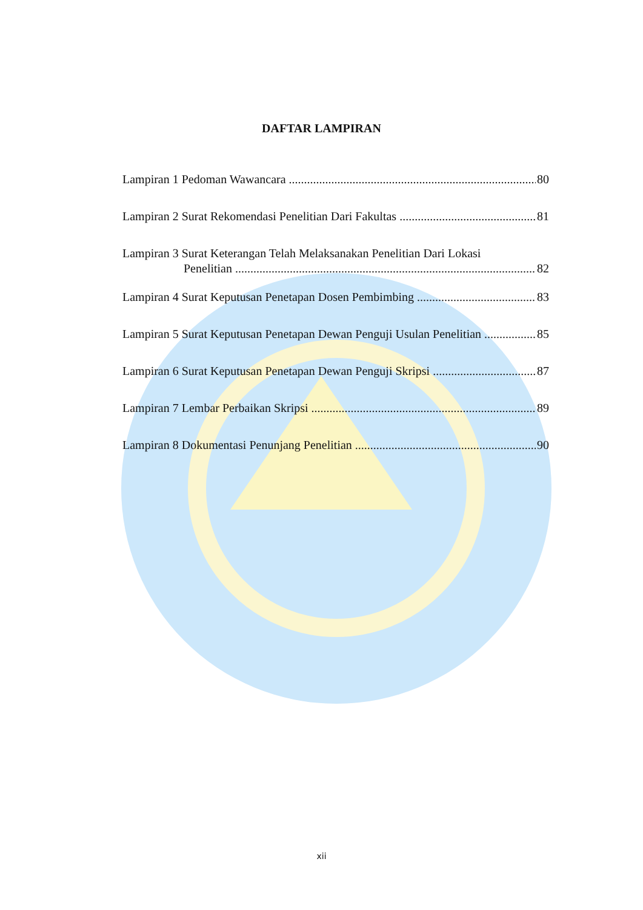DAFTAR LAMPIRAN
Lampiran 1 Pedoman Wawancara 80
Lampiran 2 Surat Rekomendasi Penelitian Dari Fakultas 81
Lampiran 3 Surat Keterangan Telah Melaksanakan Penelitian Dari Lokasi
Penelitian 82
Lampiran 4 Surat Keputusan Penetapan Dosen Pembimbing 83
Lampiran 5 Surat Keputusan Penetapan Dewan Penguji Usulan Penelitian 85
Lampiran 6 Surat Keputusan Penetapan Dewan Penguji Skripsi 87
Lampiran 7 Lembar Perbaikan Skripsi 89
Lampiran 8 Dokumentasi Penunjang Penelitian 90
xii